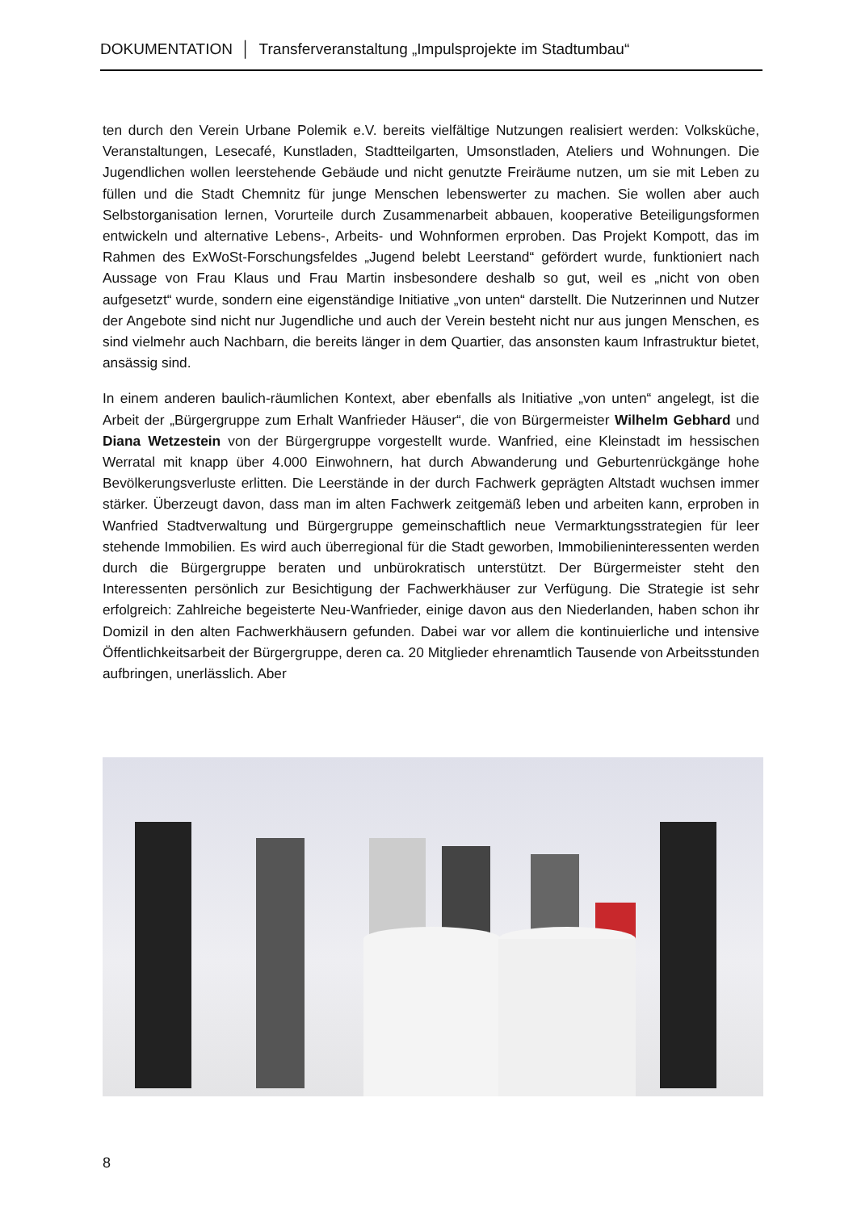DOKUMENTATION │ Transferveranstaltung „Impulsprojekte im Stadtumbau“
ten durch den Verein Urbane Polemik e.V. bereits vielfältige Nutzungen realisiert werden: Volksküche, Veranstaltungen, Lesecafé, Kunstladen, Stadtteilgarten, Umsonstladen, Ateliers und Wohnungen. Die Jugendlichen wollen leerstehende Gebäude und nicht genutzte Frei­räume nutzen, um sie mit Leben zu füllen und die Stadt Chemnitz für junge Menschen le­benswerter zu machen. Sie wollen aber auch Selbstorganisation lernen, Vorurteile durch Zusammenarbeit abbauen, kooperative Beteiligungsformen entwickeln und alternative Le­bens-, Arbeits- und Wohnformen erproben. Das Projekt Kompott, das im Rahmen des ExWoSt-Forschungsfeldes „Jugend belebt Leerstand“ gefördert wurde, funktioniert nach Aussage von Frau Klaus und Frau Martin insbesondere deshalb so gut, weil es „nicht von oben aufgesetzt“ wurde, sondern eine eigenständige Initiative „von unten“ darstellt. Die Nutzerinnen und Nutzer der Angebote sind nicht nur Jugendliche und auch der Verein be­steht nicht nur aus jungen Menschen, es sind vielmehr auch Nachbarn, die bereits länger in dem Quartier, das ansonsten kaum Infrastruktur bietet, ansässig sind.
In einem anderen baulich-räumlichen Kontext, aber ebenfalls als Initiative „von unten“ ange­legt, ist die Arbeit der „Bürgergruppe zum Erhalt Wanfrieder Häuser“, die von Bürgermeister Wilhelm Gebhard und Diana Wetzestein von der Bürgergruppe vorgestellt wurde. Wanfried, eine Kleinstadt im hessischen Werratal mit knapp über 4.000 Einwohnern, hat durch Ab­wanderung und Geburtenrückgänge hohe Bevölkerungsverluste erlitten. Die Leerstände in der durch Fachwerk geprägten Altstadt wuchsen immer stärker. Überzeugt davon, dass man im alten Fachwerk zeitgemäß leben und arbeiten kann, erproben in Wanfried Stadtverwal­tung und Bürgergruppe gemeinschaftlich neue Vermarktungsstrategien für leer stehende Immobilien. Es wird auch überregional für die Stadt geworben, Immobilieninteressenten werden durch die Bürgergruppe beraten und unbürokratisch unterstützt. Der Bürgermeister steht den Interessenten persönlich zur Besichtigung der Fachwerkhäuser zur Verfügung. Die Strategie ist sehr erfolgreich: Zahlreiche begeisterte Neu-Wanfrieder, einige davon aus den Niederlanden, haben schon ihr Domizil in den alten Fachwerkhäusern gefunden. Dabei war vor allem die kontinuierliche und intensive Öffentlichkeitsarbeit der Bürgergruppe, deren ca. 20 Mitglieder ehrenamtlich Tausende von Arbeitsstunden aufbringen, unerlässlich. Aber
8